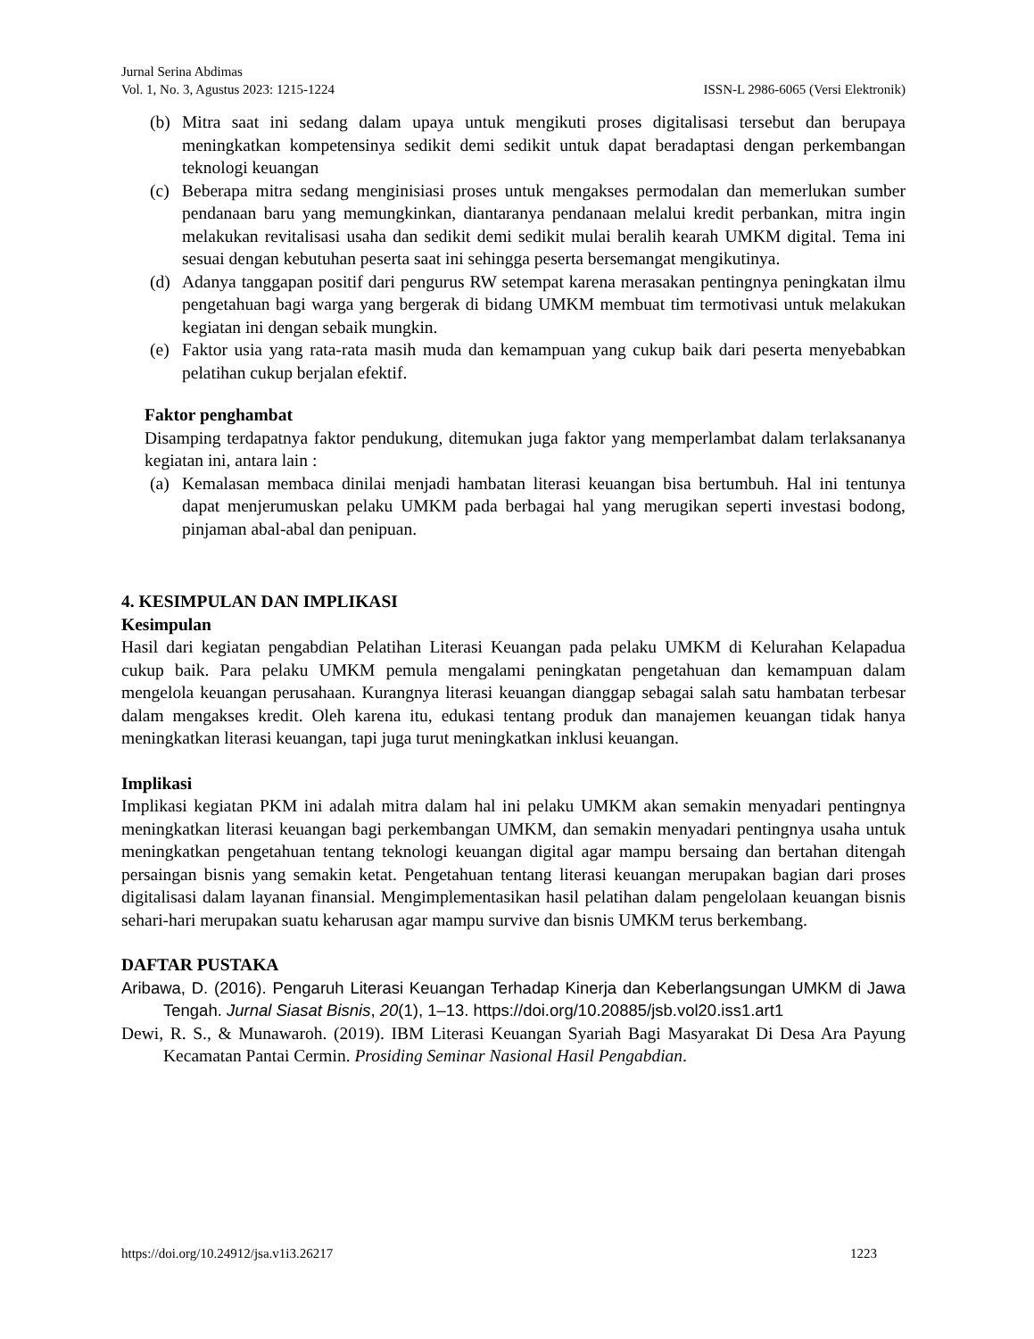Jurnal Serina Abdimas
Vol. 1, No. 3, Agustus 2023: 1215-1224 ISSN-L 2986-6065 (Versi Elektronik)
(b) Mitra saat ini sedang dalam upaya untuk mengikuti proses digitalisasi tersebut dan berupaya meningkatkan kompetensinya sedikit demi sedikit untuk dapat beradaptasi dengan perkembangan teknologi keuangan
(c) Beberapa mitra sedang menginisiasi proses untuk mengakses permodalan dan memerlukan sumber pendanaan baru yang memungkinkan, diantaranya pendanaan melalui kredit perbankan, mitra ingin melakukan revitalisasi usaha dan sedikit demi sedikit mulai beralih kearah UMKM digital. Tema ini sesuai dengan kebutuhan peserta saat ini sehingga peserta bersemangat mengikutinya.
(d) Adanya tanggapan positif dari pengurus RW setempat karena merasakan pentingnya peningkatan ilmu pengetahuan bagi warga yang bergerak di bidang UMKM membuat tim termotivasi untuk melakukan kegiatan ini dengan sebaik mungkin.
(e) Faktor usia yang rata-rata masih muda dan kemampuan yang cukup baik dari peserta menyebabkan pelatihan cukup berjalan efektif.
Faktor penghambat
Disamping terdapatnya faktor pendukung, ditemukan juga faktor yang memperlambat dalam terlaksananya kegiatan ini, antara lain :
(a) Kemalasan membaca dinilai menjadi hambatan literasi keuangan bisa bertumbuh. Hal ini tentunya dapat menjerumuskan pelaku UMKM pada berbagai hal yang merugikan seperti investasi bodong, pinjaman abal-abal dan penipuan.
4. KESIMPULAN DAN IMPLIKASI
Kesimpulan
Hasil dari kegiatan pengabdian Pelatihan Literasi Keuangan pada pelaku UMKM di Kelurahan Kelapadua cukup baik. Para pelaku UMKM pemula mengalami peningkatan pengetahuan dan kemampuan dalam mengelola keuangan perusahaan. Kurangnya literasi keuangan dianggap sebagai salah satu hambatan terbesar dalam mengakses kredit. Oleh karena itu, edukasi tentang produk dan manajemen keuangan tidak hanya meningkatkan literasi keuangan, tapi juga turut meningkatkan inklusi keuangan.
Implikasi
Implikasi kegiatan PKM ini adalah mitra dalam hal ini pelaku UMKM akan semakin menyadari pentingnya meningkatkan literasi keuangan bagi perkembangan UMKM, dan semakin menyadari pentingnya usaha untuk meningkatkan pengetahuan tentang teknologi keuangan digital agar mampu bersaing dan bertahan ditengah persaingan bisnis yang semakin ketat. Pengetahuan tentang literasi keuangan merupakan bagian dari proses digitalisasi dalam layanan finansial. Mengimplementasikan hasil pelatihan dalam pengelolaan keuangan bisnis sehari-hari merupakan suatu keharusan agar mampu survive dan bisnis UMKM terus berkembang.
DAFTAR PUSTAKA
Aribawa, D. (2016). Pengaruh Literasi Keuangan Terhadap Kinerja dan Keberlangsungan UMKM di Jawa Tengah. Jurnal Siasat Bisnis, 20(1), 1–13. https://doi.org/10.20885/jsb.vol20.iss1.art1
Dewi, R. S., & Munawaroh. (2019). IBM Literasi Keuangan Syariah Bagi Masyarakat Di Desa Ara Payung Kecamatan Pantai Cermin. Prosiding Seminar Nasional Hasil Pengabdian.
https://doi.org/10.24912/jsa.v1i3.26217 1223